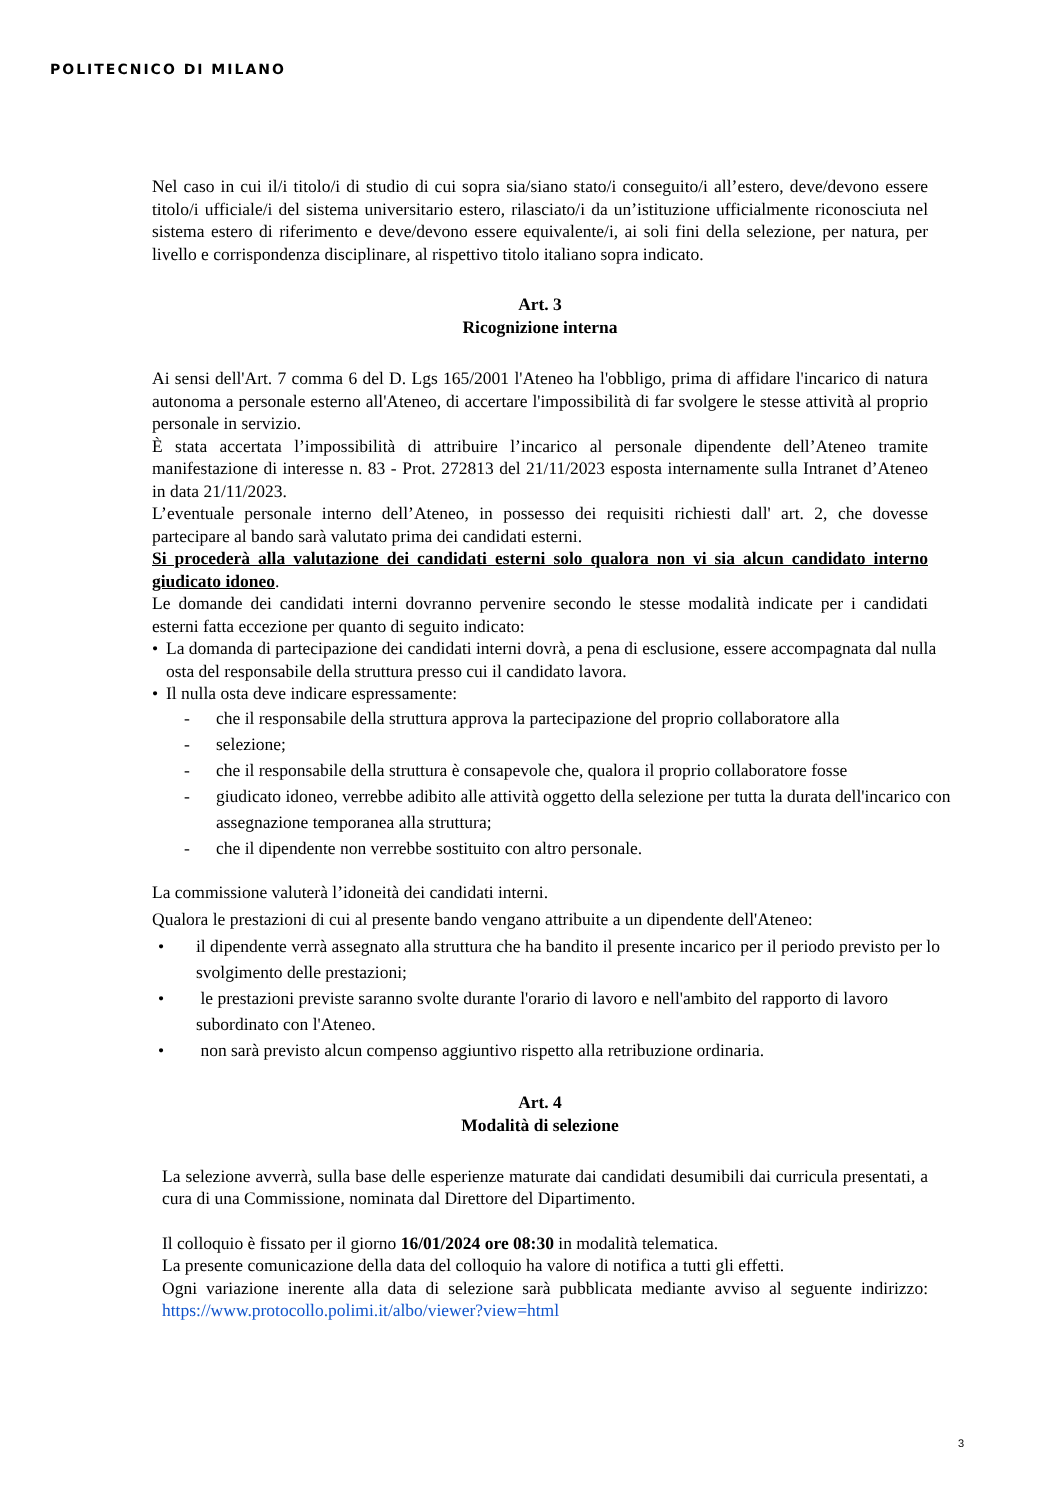POLITECNICO DI MILANO
Nel caso in cui il/i titolo/i di studio di cui sopra sia/siano stato/i conseguito/i all’estero, deve/devono essere titolo/i ufficiale/i del sistema universitario estero, rilasciato/i da un’istituzione ufficialmente riconosciuta nel sistema estero di riferimento e deve/devono essere equivalente/i, ai soli fini della selezione, per natura, per livello e corrispondenza disciplinare, al rispettivo titolo italiano sopra indicato.
Art. 3
Ricognizione interna
Ai sensi dell'Art. 7 comma 6 del D. Lgs 165/2001 l'Ateneo ha l'obbligo, prima di affidare l'incarico di natura autonoma a personale esterno all'Ateneo, di accertare l'impossibilità di far svolgere le stesse attività al proprio personale in servizio.
È stata accertata l’impossibilità di attribuire l’incarico al personale dipendente dell’Ateneo tramite manifestazione di interesse n. 83 - Prot. 272813 del 21/11/2023 esposta internamente sulla Intranet d’Ateneo in data 21/11/2023.
L’eventuale personale interno dell’Ateneo, in possesso dei requisiti richiesti dall' art. 2, che dovesse partecipare al bando sarà valutato prima dei candidati esterni.
Si procederà alla valutazione dei candidati esterni solo qualora non vi sia alcun candidato interno giudicato idoneo.
Le domande dei candidati interni dovranno pervenire secondo le stesse modalità indicate per i candidati esterni fatta eccezione per quanto di seguito indicato:
• La domanda di partecipazione dei candidati interni dovrà, a pena di esclusione, essere accompagnata dal nulla osta del responsabile della struttura presso cui il candidato lavora.
• Il nulla osta deve indicare espressamente:
- che il responsabile della struttura approva la partecipazione del proprio collaboratore alla
- selezione;
- che il responsabile della struttura è consapevole che, qualora il proprio collaboratore fosse
- giudicato idoneo, verrebbe adibito alle attività oggetto della selezione per tutta la durata dell'incarico con assegnazione temporanea alla struttura;
- che il dipendente non verrebbe sostituito con altro personale.
La commissione valuterà l’idoneità dei candidati interni.
Qualora le prestazioni di cui al presente bando vengano attribuite a un dipendente dell'Ateneo:
• il dipendente verrà assegnato alla struttura che ha bandito il presente incarico per il periodo previsto per lo svolgimento delle prestazioni;
• le prestazioni previste saranno svolte durante l'orario di lavoro e nell'ambito del rapporto di lavoro subordinato con l'Ateneo.
• non sarà previsto alcun compenso aggiuntivo rispetto alla retribuzione ordinaria.
Art. 4
Modalità di selezione
La selezione avverrà, sulla base delle esperienze maturate dai candidati desumibili dai curricula presentati, a cura di una Commissione, nominata dal Direttore del Dipartimento.
Il colloquio è fissato per il giorno 16/01/2024 ore 08:30 in modalità telematica.
La presente comunicazione della data del colloquio ha valore di notifica a tutti gli effetti.
Ogni variazione inerente alla data di selezione sarà pubblicata mediante avviso al seguente indirizzo: https://www.protocollo.polimi.it/albo/viewer?view=html
3